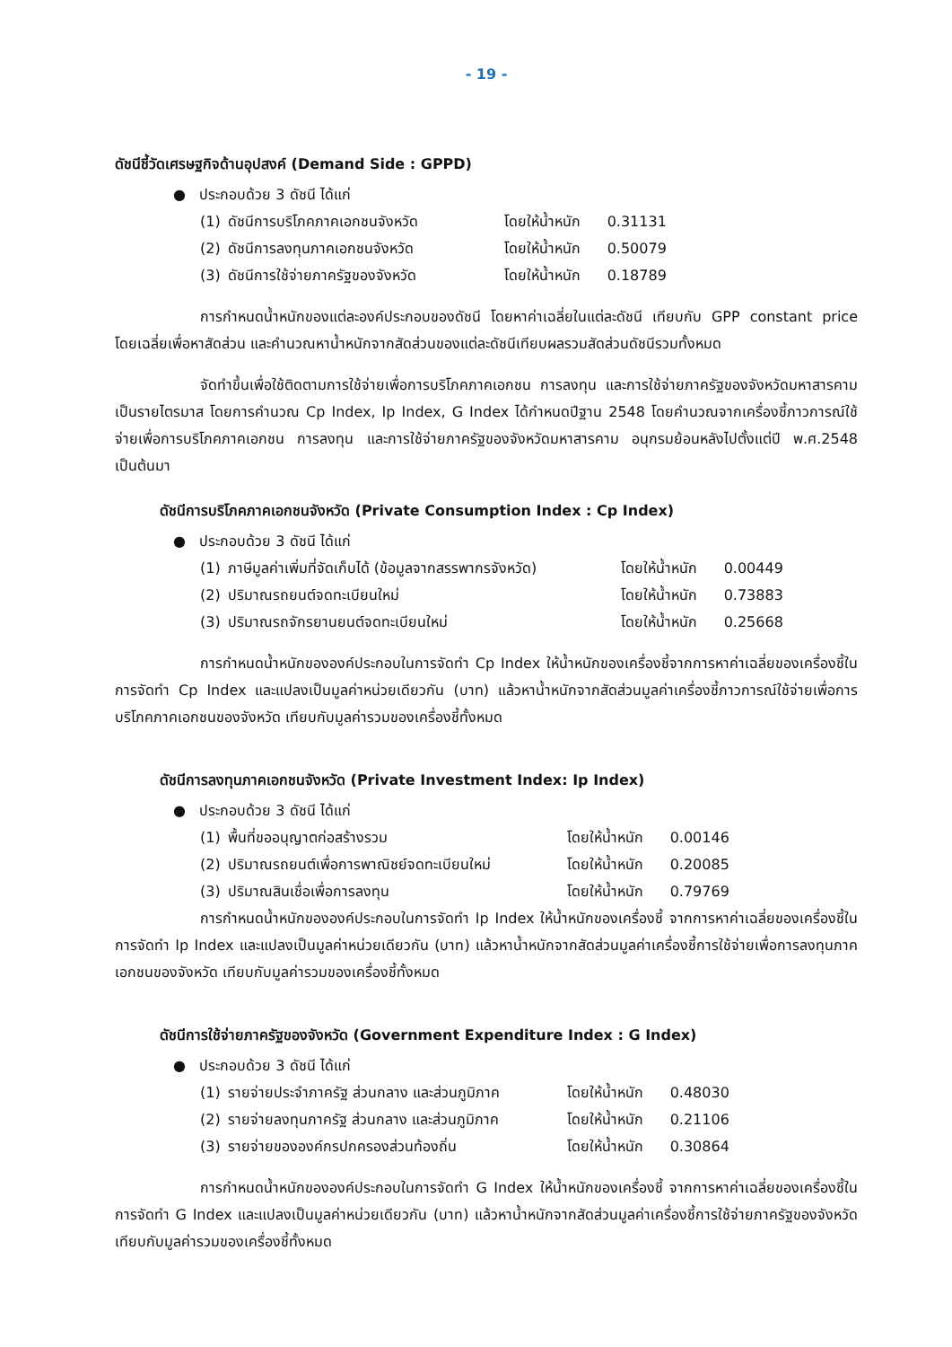- 19 -
ดัชนีชี้วัดเศรษฐกิจด้านอุปสงค์ (Demand Side : GPPD)
● ประกอบด้วย 3 ดัชนี ได้แก่
| (1) | ดัชนีการบริโภคภาคเอกชนจังหวัด | โดยให้น้ำหนัก | 0.31131 |
| (2) | ดัชนีการลงทุนภาคเอกชนจังหวัด | โดยให้น้ำหนัก | 0.50079 |
| (3) | ดัชนีการใช้จ่ายภาครัฐของจังหวัด | โดยให้น้ำหนัก | 0.18789 |
การกำหนดน้ำหนักของแต่ละองค์ประกอบของดัชนี โดยหาค่าเฉลี่ยในแต่ละดัชนี เทียบกับ GPP constant price โดยเฉลี่ยเพื่อหาสัดส่วน และคำนวณหาน้ำหนักจากสัดส่วนของแต่ละดัชนีเทียบผลรวมสัดส่วนดัชนีรวมทั้งหมด
จัดทำขึ้นเพื่อใช้ติดตามการใช้จ่ายเพื่อการบริโภคภาคเอกชน การลงทุน และการใช้จ่ายภาครัฐของจังหวัดมหาสารคาม เป็นรายไตรมาส โดยการคำนวณ Cp Index, Ip Index, G Index ได้กำหนดปีฐาน 2548 โดยคำนวณจากเครื่องชี้ภาวการณ์ใช้จ่ายเพื่อการบริโภคภาคเอกชน การลงทุน และการใช้จ่ายภาครัฐของจังหวัดมหาสารคาม อนุกรมย้อนหลังไปตั้งแต่ปี พ.ศ.2548 เป็นต้นมา
ดัชนีการบริโภคภาคเอกชนจังหวัด (Private Consumption Index : Cp Index)
● ประกอบด้วย 3 ดัชนี ได้แก่
| (1) | ภาษีมูลค่าเพิ่มที่จัดเก็บได้ (ข้อมูลจากสรรพากรจังหวัด) | โดยให้น้ำหนัก | 0.00449 |
| (2) | ปริมาณรถยนต์จดทะเบียนใหม่ | โดยให้น้ำหนัก | 0.73883 |
| (3) | ปริมาณรถจักรยานยนต์จดทะเบียนใหม่ | โดยให้น้ำหนัก | 0.25668 |
การกำหนดน้ำหนักขององค์ประกอบในการจัดทำ Cp Index ให้น้ำหนักของเครื่องชี้จากการหาค่าเฉลี่ยของเครื่องชี้ในการจัดทำ Cp Index และแปลงเป็นมูลค่าหน่วยเดียวกัน (บาท) แล้วหาน้ำหนักจากสัดส่วนมูลค่าเครื่องชี้ภาวการณ์ใช้จ่ายเพื่อการบริโภคภาคเอกชนของจังหวัด เทียบกับมูลค่ารวมของเครื่องชี้ทั้งหมด
ดัชนีการลงทุนภาคเอกชนจังหวัด (Private Investment Index: Ip Index)
● ประกอบด้วย 3 ดัชนี ได้แก่
| (1) | พื้นที่ขออนุญาตก่อสร้างรวม | โดยให้น้ำหนัก | 0.00146 |
| (2) | ปริมาณรถยนต์เพื่อการพาณิชย์จดทะเบียนใหม่ | โดยให้น้ำหนัก | 0.20085 |
| (3) | ปริมาณสินเชื่อเพื่อการลงทุน | โดยให้น้ำหนัก | 0.79769 |
การกำหนดน้ำหนักขององค์ประกอบในการจัดทำ Ip Index ให้น้ำหนักของเครื่องชี้ จากการหาค่าเฉลี่ยของเครื่องชี้ในการจัดทำ Ip Index และแปลงเป็นมูลค่าหน่วยเดียวกัน (บาท) แล้วหาน้ำหนักจากสัดส่วนมูลค่าเครื่องชี้การใช้จ่ายเพื่อการลงทุนภาคเอกชนของจังหวัด เทียบกับมูลค่ารวมของเครื่องชี้ทั้งหมด
ดัชนีการใช้จ่ายภาครัฐของจังหวัด (Government Expenditure Index : G Index)
● ประกอบด้วย 3 ดัชนี ได้แก่
| (1) | รายจ่ายประจำภาครัฐ ส่วนกลาง และส่วนภูมิภาค | โดยให้น้ำหนัก | 0.48030 |
| (2) | รายจ่ายลงทุนภาครัฐ ส่วนกลาง และส่วนภูมิภาค | โดยให้น้ำหนัก | 0.21106 |
| (3) | รายจ่ายขององค์กรปกครองส่วนท้องถิ่น | โดยให้น้ำหนัก | 0.30864 |
การกำหนดน้ำหนักขององค์ประกอบในการจัดทำ G Index ให้น้ำหนักของเครื่องชี้ จากการหาค่าเฉลี่ยของเครื่องชี้ในการจัดทำ G Index และแปลงเป็นมูลค่าหน่วยเดียวกัน (บาท) แล้วหาน้ำหนักจากสัดส่วนมูลค่าเครื่องชี้การใช้จ่ายภาครัฐของจังหวัด เทียบกับมูลค่ารวมของเครื่องชี้ทั้งหมด